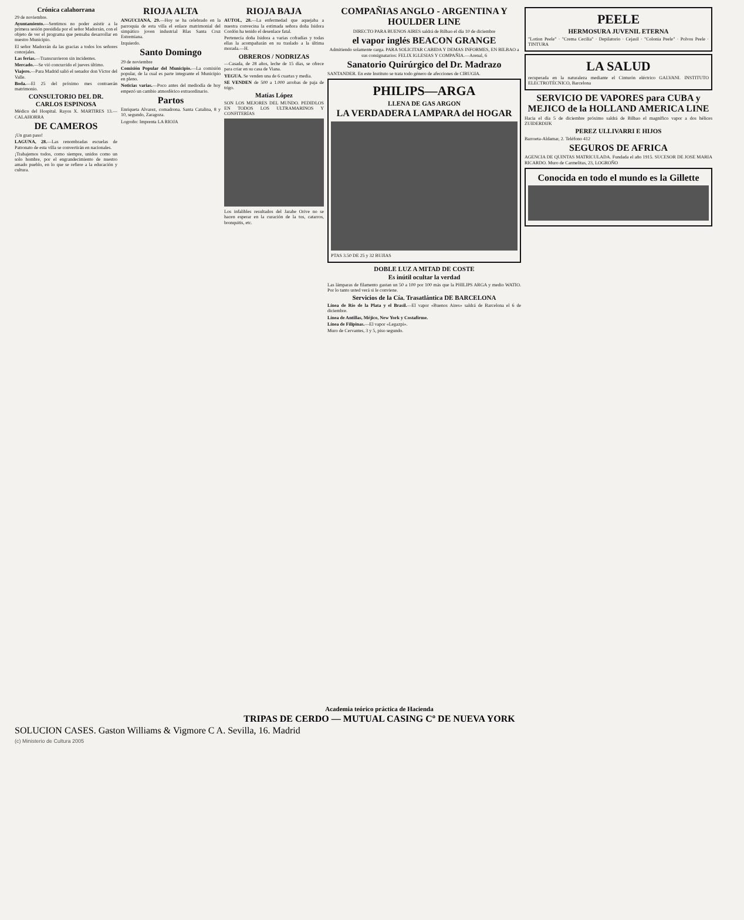Crónica calahorrana
29 de noviembre.
Ayuntamiento.—Sentimos no poder asistir a la primera sesión presidida por el señor Madorrán, con el objeto de ver el programa que pensaba desarrollar en nuestro Municipio.
El señor Madorrán da las gracias a todos los señores concejales.
Las ferias.—Transcurrieron sin incidentes.
Mercado.—Se vió concurrido el jueves último.
Viajero.—Para Madrid salió el senador don Víctor del Valle.
Boda.—El 25 del próximo mes contraerán matrimonio.
CONSULTORIO DEL DR. CARLOS ESPINOSA
Médico del Hospital. Rayos X. MARTIRES 13.—CALAHORRA
DE CAMEROS
¡Un gran paso!
LAGUNA, 28.—Las renombradas escuelas de Patronato de esta villa se convertirán en nacionales.
¡Trabajemos todos, como siempre, unidos como un solo hombre, por el engrandecimiento de nuestro amado pueblo, en lo que se refiere a la educación y cultura.
RIOJA ALTA
ANGUCIANA, 29.—Hoy se ha celebrado en la parroquia de esta villa el enlace matrimonial del simpático joven industrial Blas Santa Cruz Estremiana.
Izquierdo.
Santo Domingo
29 de noviembre
Comisión Popular del Municipio.—La comisión popular, de la cual es parte integrante el Municipio en pleno.
Noticias varias.—Poco antes del mediodía de hoy empezó un cambio atmosférico extraordinario.
Partos
Enriqueta Alvarez, comadrona. Santa Catalina, 8 y 10, segundo, Zaragoza.
Logroño: Imprenta LA RIOJA
RIOJA BAJA
AUTOL, 28.—La enfermedad que aquejaba a nuestra convecina la estimada señora doña Isidora Cordón ha tenido el desenlace fatal.
Pertenecía doña Isidora a varias cofradías y todas ellas la acompañarán en su traslado a la última morada.—H.
OBREROS / NODRIZAS
—Casada, de 28 años, leche de 15 días, se ofrece para criar en su casa de Viana.
YEGUA. Se venden una de 6 cuartas y media.
SE VENDEN de 500 a 1.000 arrobas de paja de trigo.
Matías López
SON LOS MEJORES DEL MUNDO. PEDIDLOS EN TODOS LOS ULTRAMARINOS Y CONFITERÍAS
Los infalibles resultados del Jarabe Orive no se hacen esperar en la curación de la tos, catarros, bronquitis, etc.
COMPAÑIAS ANGLO - ARGENTINA Y HOULDER LINE
DIRECTO PARA BUENOS AIRES saldrá de Bilbao el día 10 de diciembre
el vapor inglés BEACON GRANGE
Admitiendo solamente carga. PARA SOLICITAR CABIDA Y DEMAS INFORMES, EN BILBAO a sus consignatarios: FELIX IGLESIAS Y COMPAÑIA.—Arenal, 6
Sanatorio Quirúrgico del Dr. Madrazo
SANTANDER. En este Instituto se trata todo género de afecciones de CIRUGIA.
PHILIPS—ARGA
LLENA DE GAS ARGON
LA VERDADERA LAMPARA del HOGAR
PTAS 3.50 DE 25 y 32 BUJIAS
DOBLE LUZ A MITAD DE COSTE
Es inútil ocultar la verdad
Las lámparas de filamento gastan un 50 a 100 por 100 más que la PHILIPS ARGA y medio WATIO. Por lo tanto usted verá si le conviene.
Servicios de la Cía. Trasatlántica DE BARCELONA
Línea de Río de la Plata y el Brasil.—El vapor «Buenos Aires» saldrá de Barcelona el 6 de diciembre.
Línea de Antillas, Méjico, New York y Costafirme.
Línea de Filipinas.—El vapor «Legazpi».
Muro de Cervantes, 3 y 5, piso segundo.
PEELE
HERMOSURA JUVENIL ETERNA
"Lotion Peele" · "Crema Cecilia" · Depilatorio · Cejasil · "Colonia Peele" · Polvos Peele · TINTURA
LA SALUD
recuperada en la naturaleza mediante el Cinturón eléctrico GALVANI. INSTITUTO ELECTROTÉCNICO, Barcelona
SERVICIO DE VAPORES para CUBA y MEJICO de la HOLLAND AMERICA LINE
Hacia el día 5 de diciembre próximo saldrá de Bilbao el magnífico vapor a dos hélices ZUIDERDIJK
PEREZ ULLIVARRI E HIJOS
Barroeta-Aldamar, 2. Teléfono 412
SEGUROS DE AFRICA
AGENCIA DE QUINTAS MATRICULADA. Fundada el año 1915. SUCESOR DE JOSE MARIA RICARDO. Muro de Carmelitas, 23, LOGROÑO
Conocida en todo el mundo es la Gillette
Academia teórico práctica de Hacienda
TRIPAS DE CERDO — MUTUAL CASING Cº DE NUEVA YORK
SOLUCION CASES. Gaston Williams & Vigmore C A. Sevilla, 16. Madrid
(c) Ministerio de Cultura 2005